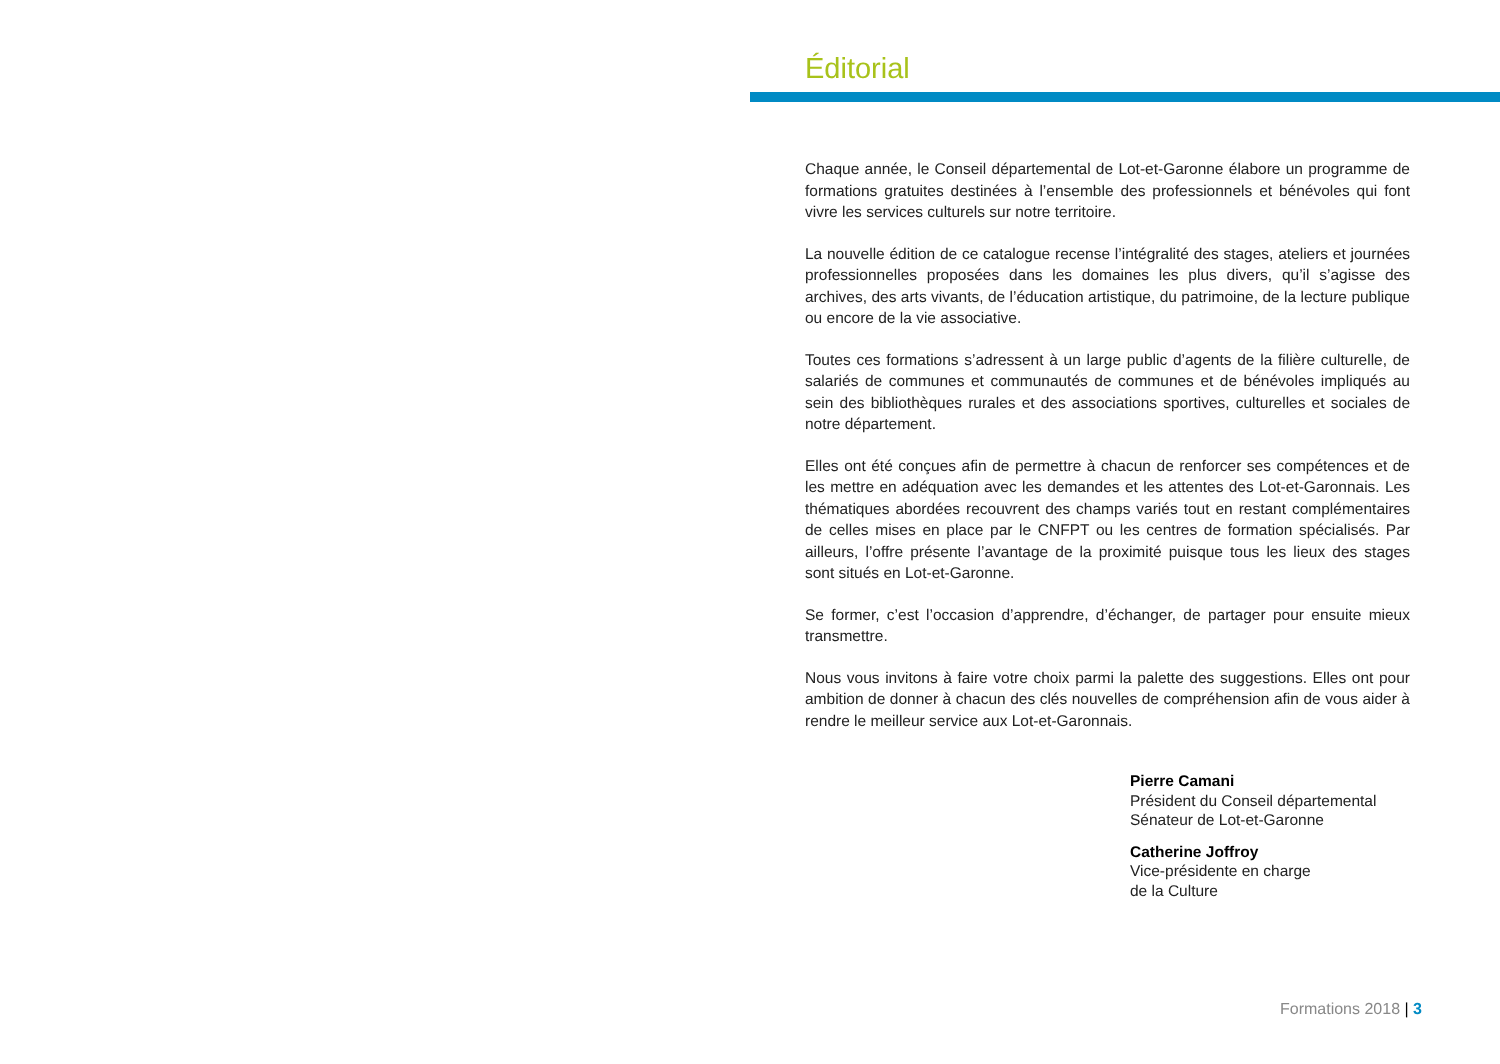Éditorial
Chaque année, le Conseil départemental de Lot-et-Garonne élabore un programme de formations gratuites destinées à l’ensemble des professionnels et bénévoles qui font vivre les services culturels sur notre territoire.
La nouvelle édition de ce catalogue recense l’intégralité des stages, ateliers et journées professionnelles proposées dans les domaines les plus divers, qu’il s’agisse des archives, des arts vivants, de l’éducation artistique, du patrimoine, de la lecture publique ou encore de la vie associative.
Toutes ces formations s’adressent à un large public d’agents de la filière culturelle, de salariés de communes et communautés de communes et de bénévoles impliqués au sein des bibliothèques rurales et des associations sportives, culturelles et sociales de notre département.
Elles ont été conçues afin de permettre à chacun de renforcer ses compétences et de les mettre en adéquation avec les demandes et les attentes des Lot-et-Garonnais. Les thématiques abordées recouvrent des champs variés tout en restant complémentaires de celles mises en place par le CNFPT ou les centres de formation spécialisés. Par ailleurs, l’offre présente l’avantage de la proximité puisque tous les lieux des stages sont situés en Lot-et-Garonne.
Se former, c’est l’occasion d’apprendre, d’échanger, de partager pour ensuite mieux transmettre.
Nous vous invitons à faire votre choix parmi la palette des suggestions. Elles ont pour ambition de donner à chacun des clés nouvelles de compréhension afin de vous aider à rendre le meilleur service aux Lot-et-Garonnais.
Pierre Camani
Président du Conseil départemental
Sénateur de Lot-et-Garonne
Catherine Joffroy
Vice-présidente en charge
de la Culture
Formations 2018 | 3